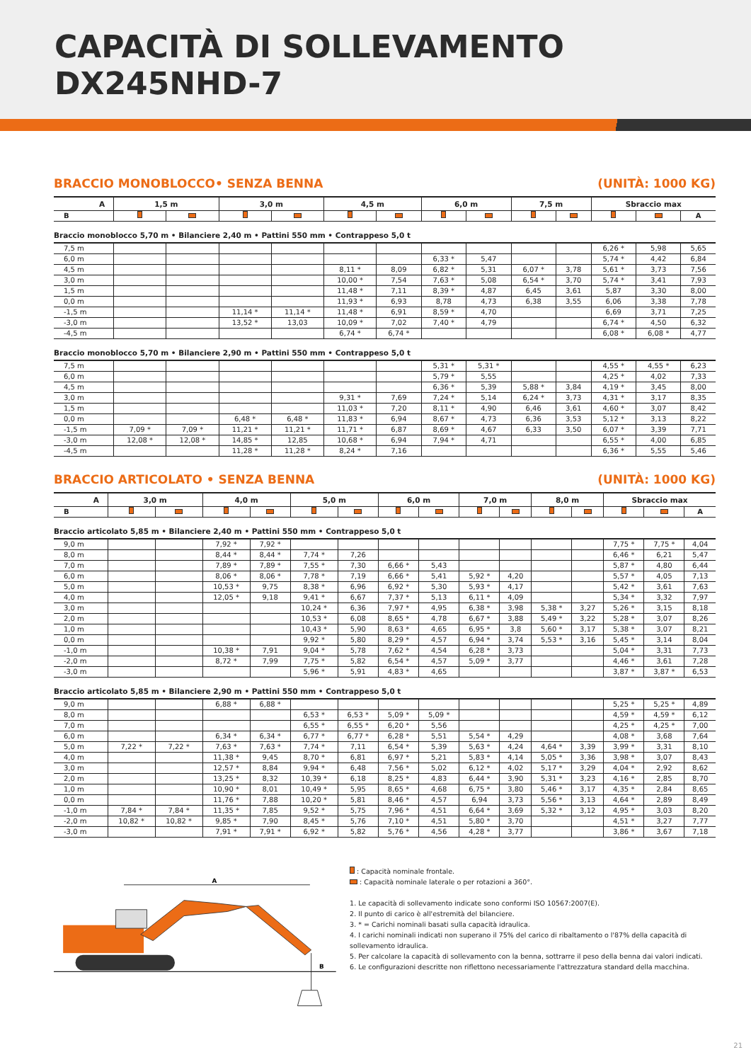CAPACITÀ DI SOLLEVAMENTO
DX245NHD-7
BRACCIO MONOBLOCCO• SENZA BENNA (UNITÀ: 1000 KG)
| A | 1,5 m | | 3,0 m | | 4,5 m | | 6,0 m | | 7,5 m | | Sbraccio max | | |
| --- | --- | --- | --- | --- | --- | --- | --- | --- | --- | --- | --- | --- | --- |
| B | | | | | | | | | | | | | A |
| Braccio monoblocco 5,70 m • Bilanciere 2,40 m • Pattini 550 mm • Contrappeso 5,0 t | | | | | | | | | | | | | |
| 7,5 m | | | | | | | | | | | 6,26 * | 5,98 | 5,65 |
| 6,0 m | | | | | | | 6,33 * | 5,47 | | | 5,74 * | 4,42 | 6,84 |
| 4,5 m | | | | | 8,11 * | 8,09 | 6,82 * | 5,31 | 6,07 * | 3,78 | 5,61 * | 3,73 | 7,56 |
| 3,0 m | | | | | 10,00 * | 7,54 | 7,63 * | 5,08 | 6,54 * | 3,70 | 5,74 * | 3,41 | 7,93 |
| 1,5 m | | | | | 11,48 * | 7,11 | 8,39 * | 4,87 | 6,45 | 3,61 | 5,87 | 3,30 | 8,00 |
| 0,0 m | | | | | 11,93 * | 6,93 | 8,78 | 4,73 | 6,38 | 3,55 | 6,06 | 3,38 | 7,78 |
| -1,5 m | | | 11,14 * | 11,14 * | 11,48 * | 6,91 | 8,59 * | 4,70 | | | 6,69 | 3,71 | 7,25 |
| -3,0 m | | | 13,52 * | 13,03 | 10,09 * | 7,02 | 7,40 * | 4,79 | | | 6,74 * | 4,50 | 6,32 |
| -4,5 m | | | | | 6,74 * | 6,74 * | | | | | 6,08 * | 6,08 * | 4,77 |
| Braccio monoblocco 5,70 m • Bilanciere 2,90 m • Pattini 550 mm • Contrappeso 5,0 t | | | | | | | | | | | | | |
| 7,5 m | | | | | | | 5,31 * | 5,31 * | | | 4,55 * | 4,55 * | 6,23 |
| 6,0 m | | | | | | | 5,79 * | 5,55 | | | 4,25 * | 4,02 | 7,33 |
| 4,5 m | | | | | | | 6,36 * | 5,39 | 5,88 * | 3,84 | 4,19 * | 3,45 | 8,00 |
| 3,0 m | | | | | 9,31 * | 7,69 | 7,24 * | 5,14 | 6,24 * | 3,73 | 4,31 * | 3,17 | 8,35 |
| 1,5 m | | | | | 11,03 * | 7,20 | 8,11 * | 4,90 | 6,46 | 3,61 | 4,60 * | 3,07 | 8,42 |
| 0,0 m | | | 6,48 * | 6,48 * | 11,83 * | 6,94 | 8,67 * | 4,73 | 6,36 | 3,53 | 5,12 * | 3,13 | 8,22 |
| -1,5 m | 7,09 * | 7,09 * | 11,21 * | 11,21 * | 11,71 * | 6,87 | 8,69 * | 4,67 | 6,33 | 3,50 | 6,07 * | 3,39 | 7,71 |
| -3,0 m | 12,08 * | 12,08 * | 14,85 * | 12,85 | 10,68 * | 6,94 | 7,94 * | 4,71 | | | 6,55 * | 4,00 | 6,85 |
| -4,5 m | | | 11,28 * | 11,28 * | 8,24 * | 7,16 | | | | | 6,36 * | 5,55 | 5,46 |
BRACCIO ARTICOLATO • SENZA BENNA (UNITÀ: 1000 KG)
| A | 3,0 m | | 4,0 m | | 5,0 m | | 6,0 m | | 7,0 m | | 8,0 m | | Sbraccio max | | |
| --- | --- | --- | --- | --- | --- | --- | --- | --- | --- | --- | --- | --- | --- | --- | --- |
| B | | | | | | | | | | | | | | | A |
| Braccio articolato 5,85 m • Bilanciere 2,40 m • Pattini 550 mm • Contrappeso 5,0 t | | | | | | | | | | | | | | | |
| 9,0 m | | | 7,92 * | 7,92 * | | | | | | | | | 7,75 * | 7,75 * | 4,04 |
| 8,0 m | | | 8,44 * | 8,44 * | 7,74 * | 7,26 | | | | | | | 6,46 * | 6,21 | 5,47 |
| 7,0 m | | | 7,89 * | 7,89 * | 7,55 * | 7,30 | 6,66 * | 5,43 | | | | | 5,87 * | 4,80 | 6,44 |
| 6,0 m | | | 8,06 * | 8,06 * | 7,78 * | 7,19 | 6,66 * | 5,41 | 5,92 * | 4,20 | | | 5,57 * | 4,05 | 7,13 |
| 5,0 m | | | 10,53 * | 9,75 | 8,38 * | 6,96 | 6,92 * | 5,30 | 5,93 * | 4,17 | | | 5,42 * | 3,61 | 7,63 |
| 4,0 m | | | 12,05 * | 9,18 | 9,41 * | 6,67 | 7,37 * | 5,13 | 6,11 * | 4,09 | | | 5,34 * | 3,32 | 7,97 |
| 3,0 m | | | | | 10,24 * | 6,36 | 7,97 * | 4,95 | 6,38 * | 3,98 | 5,38 * | 3,27 | 5,26 * | 3,15 | 8,18 |
| 2,0 m | | | | | 10,53 * | 6,08 | 8,65 * | 4,78 | 6,67 * | 3,88 | 5,49 * | 3,22 | 5,28 * | 3,07 | 8,26 |
| 1,0 m | | | | | 10,43 * | 5,90 | 8,63 * | 4,65 | 6,95 * | 3,8 | 5,60 * | 3,17 | 5,38 * | 3,07 | 8,21 |
| 0,0 m | | | | | 9,92 * | 5,80 | 8,29 * | 4,57 | 6,94 * | 3,74 | 5,53 * | 3,16 | 5,45 * | 3,14 | 8,04 |
| -1,0 m | | | 10,38 * | 7,91 | 9,04 * | 5,78 | 7,62 * | 4,54 | 6,28 * | 3,73 | | | 5,04 * | 3,31 | 7,73 |
| -2,0 m | | | 8,72 * | 7,99 | 7,75 * | 5,82 | 6,54 * | 4,57 | 5,09 * | 3,77 | | | 4,46 * | 3,61 | 7,28 |
| -3,0 m | | | | | 5,96 * | 5,91 | 4,83 * | 4,65 | | | | | 3,87 * | 3,87 * | 6,53 |
| Braccio articolato 5,85 m • Bilanciere 2,90 m • Pattini 550 mm • Contrappeso 5,0 t | | | | | | | | | | | | | | | |
| 9,0 m | | | 6,88 * | 6,88 * | | | | | | | | | 5,25 * | 5,25 * | 4,89 |
| 8,0 m | | | | | 6,53 * | 6,53 * | 5,09 * | 5,09 * | | | | | 4,59 * | 4,59 * | 6,12 |
| 7,0 m | | | | | 6,55 * | 6,55 * | 6,20 * | 5,56 | | | | | 4,25 * | 4,25 * | 7,00 |
| 6,0 m | | | 6,34 * | 6,34 * | 6,77 * | 6,77 * | 6,28 * | 5,51 | 5,54 * | 4,29 | | | 4,08 * | 3,68 | 7,64 |
| 5,0 m | 7,22 * | 7,22 * | 7,63 * | 7,63 * | 7,74 * | 7,11 | 6,54 * | 5,39 | 5,63 * | 4,24 | 4,64 * | 3,39 | 3,99 * | 3,31 | 8,10 |
| 4,0 m | | | 11,38 * | 9,45 | 8,70 * | 6,81 | 6,97 * | 5,21 | 5,83 * | 4,14 | 5,05 * | 3,36 | 3,98 * | 3,07 | 8,43 |
| 3,0 m | | | 12,57 * | 8,84 | 9,94 * | 6,48 | 7,56 * | 5,02 | 6,12 * | 4,02 | 5,17 * | 3,29 | 4,04 * | 2,92 | 8,62 |
| 2,0 m | | | 13,25 * | 8,32 | 10,39 * | 6,18 | 8,25 * | 4,83 | 6,44 * | 3,90 | 5,31 * | 3,23 | 4,16 * | 2,85 | 8,70 |
| 1,0 m | | | 10,90 * | 8,01 | 10,49 * | 5,95 | 8,65 * | 4,68 | 6,75 * | 3,80 | 5,46 * | 3,17 | 4,35 * | 2,84 | 8,65 |
| 0,0 m | | | 11,76 * | 7,88 | 10,20 * | 5,81 | 8,46 * | 4,57 | 6,94 | 3,73 | 5,56 * | 3,13 | 4,64 * | 2,89 | 8,49 |
| -1,0 m | 7,84 * | 7,84 * | 11,35 * | 7,85 | 9,52 * | 5,75 | 7,96 * | 4,51 | 6,64 * | 3,69 | 5,32 * | 3,12 | 4,95 * | 3,03 | 8,20 |
| -2,0 m | 10,82 * | 10,82 * | 9,85 * | 7,90 | 8,45 * | 5,76 | 7,10 * | 4,51 | 5,80 * | 3,70 | | | 4,51 * | 3,27 | 7,77 |
| -3,0 m | | | 7,91 * | 7,91 * | 6,92 * | 5,82 | 5,76 * | 4,56 | 4,28 * | 3,77 | | | 3,86 * | 3,67 | 7,18 |
A
B
: Capacità nominale frontale.
: Capacità nominale laterale o per rotazioni a 360°.
1. Le capacità di sollevamento indicate sono conformi ISO 10567:2007(E).
2. Il punto di carico è all'estremità del bilanciere.
3. * = Carichi nominali basati sulla capacità idraulica.
4. I carichi nominali indicati non superano il 75% del carico di ribaltamento o l'87% della capacità di sollevamento idraulica.
5. Per calcolare la capacità di sollevamento con la benna, sottrarre il peso della benna dai valori indicati.
6. Le configurazioni descritte non riflettono necessariamente l'attrezzatura standard della macchina.
21